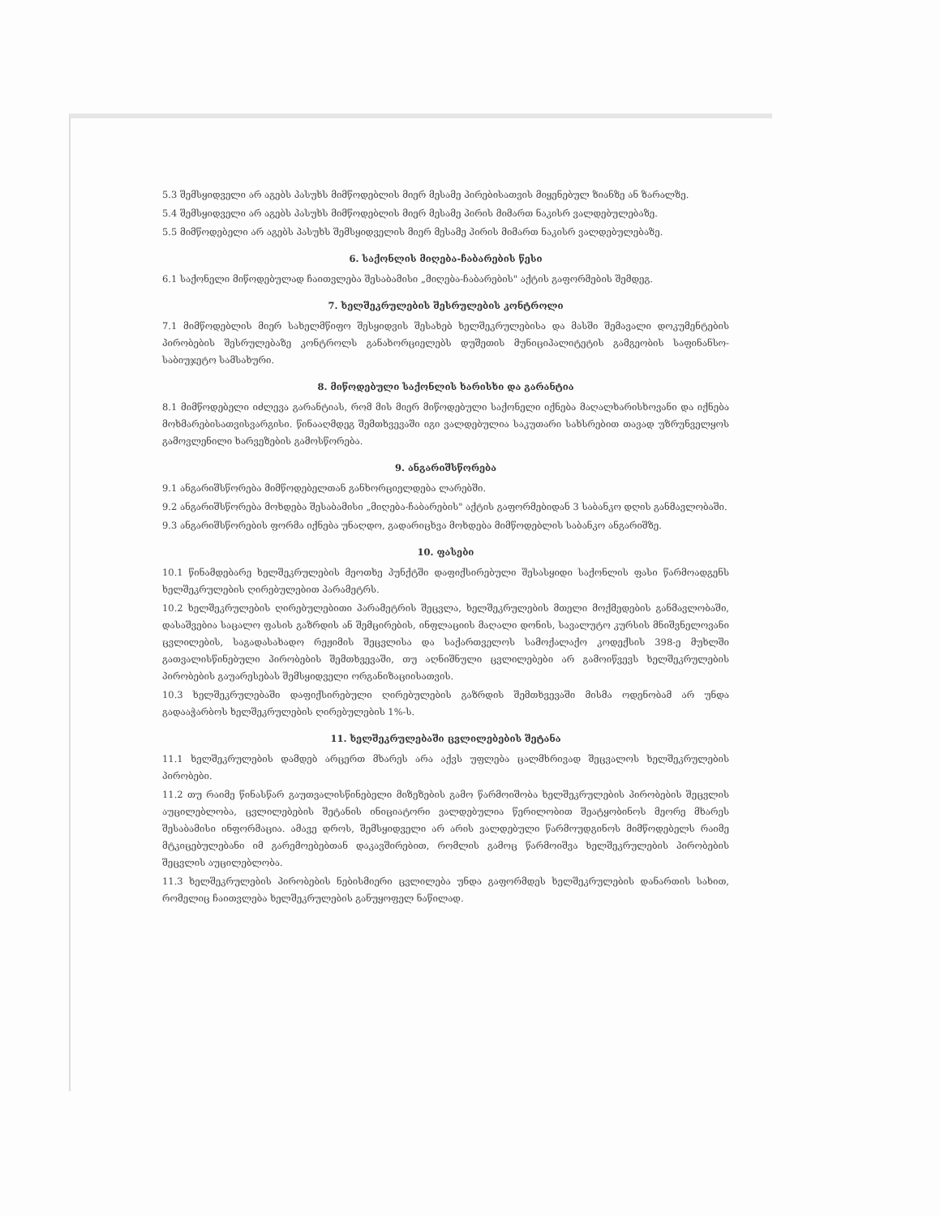5.3 შემსყიდველი არ აგებს პასუხს მიმწოდებლის მიერ მესამე პირებისათვის მიყენებულ ზიანზე ან ზარალზე.
5.4 შემსყიდველი არ აგებს პასუხს მიმწოდებლის მიერ მესამე პირის მიმართ ნაკისრ ვალდებულებაზე.
5.5 მიმწოდებელი არ აგებს პასუხს შემსყიდველის მიერ მესამე პირის მიმართ ნაკისრ ვალდებულებაზე.
6. საქონლის მიღება-ჩაბარების წესი
6.1 საქონელი მიწოდებულად ჩაითვლება შესაბამისი „მიღება-ჩაბარების" აქტის გაფორმების შემდეგ.
7. ხელშეკრულების შესრულების კონტროლი
7.1 მიმწოდებლის მიერ სახელმწიფო შესყიდვის შესახებ ხელშეკრულებისა და მასში შემავალი დოკუმენტების პირობების შესრულებაზე კონტროლს განახორციელებს დუშეთის მუნიციპალიტეტის გამგეობის საფინანსო-საბიუჯეტო სამსახური.
8. მიწოდებული საქონლის ხარისხი და გარანტია
8.1 მიმწოდებელი იძლევა გარანტიას, რომ მის მიერ მიწოდებული საქონელი იქნება მაღალხარისხოვანი და იქნება მოხმარებისათვისვარგისი. წინააღმდეგ შემთხვევაში იგი ვალდებულია საკუთარი სახსრებით თავად უზრუნველყოს გამოვლენილი ხარვეზების გამოსწორება.
9. ანგარიშსწორება
9.1 ანგარიშსწორება მიმწოდებელთან განხორციელდება ლარებში.
9.2 ანგარიშსწორება მოხდება შესაბამისი „მიღება-ჩაბარების" აქტის გაფორმებიდან 3 საბანკო დღის განმავლობაში.
9.3 ანგარიშსწორების ფორმა იქნება უნაღდო, გადარიცხვა მოხდება მიმწოდებლის საბანკო ანგარიშზე.
10. ფასები
10.1 წინამდებარე ხელშეკრულების მეოთხე პუნქტში დაფიქსირებული შესასყიდი საქონლის ფასი წარმოადგენს ხელშეკრულების ღირებულებით პარამეტრს.
10.2 ხელშეკრულების ღირებულებითი პარამეტრის შეცვლა, ხელშეკრულების მთელი მოქმედების განმავლობაში, დასაშვებია საცალო ფასის გაზრდის ან შემცირების, ინფლაციის მაღალი დონის, სავალუტო კურსის მნიშვნელოვანი ცვლილების, საგადასახადო რეჟიმის შეცვლისა და საქართველოს სამოქალაქო კოდექსის 398-ე მუხლში გათვალისწინებული პირობების შემთხვევაში, თუ აღნიშნული ცვლილებები არ გამოიწვევს ხელშეკრულების პირობების გაუარესებას შემსყიდველი ორგანიზაციისათვის.
10.3 ხელშეკრულებაში დაფიქსირებული ღირებულების გაზრდის შემთხვევაში მისმა ოდენობამ არ უნდა გადააჭარბოს ხელშეკრულების ღირებულების 1%-ს.
11. ხელშეკრულებაში ცვლილებების შეტანა
11.1 ხელშეკრულების დამდებ არცერთ მხარეს არა აქვს უფლება ცალმხრივად შეცვალოს ხელშეკრულების პირობები.
11.2 თუ რაიმე წინასწარ გაუთვალისწინებელი მიზეზების გამო წარმოიშობა ხელშეკრულების პირობების შეცვლის აუცილებლობა, ცვლილებების შეტანის ინიციატორი ვალდებულია წერილობით შეატყობინოს მეორე მხარეს შესაბამისი ინფორმაცია. ამავე დროს, შემსყიდველი არ არის ვალდებული წარმოუდგინოს მიმწოდებელს რაიმე მტკიცებულებანი იმ გარემოებებთან დაკავშირებით, რომლის გამოც წარმოიშვა ხელშეკრულების პირობების შეცვლის აუცილებლობა.
11.3 ხელშეკრულების პირობების ნებისმიერი ცვლილება უნდა გაფორმდეს ხელშეკრულების დანართის სახით, რომელიც ჩაითვლება ხელშეკრულების განუყოფელ ნაწილად.